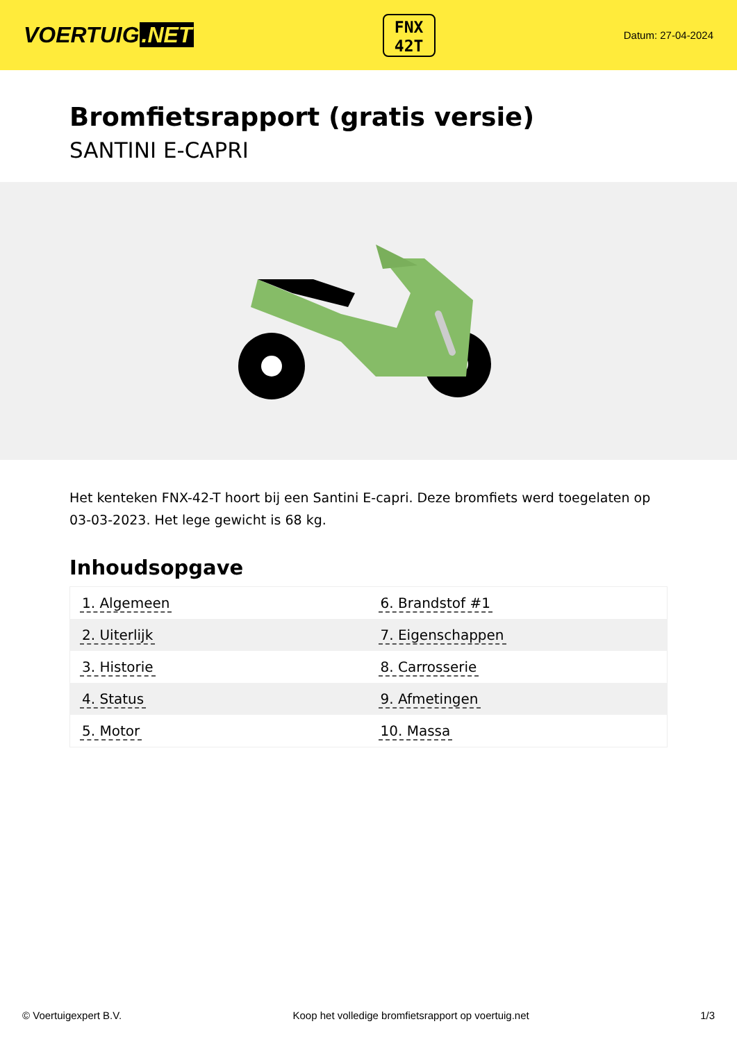VOERTUIG.NET
FNX
42T
Datum: 27-04-2024
Bromfietsrapport (gratis versie)
SANTINI E-CAPRI
Het kenteken FNX-42-T hoort bij een Santini E-capri. Deze bromfiets werd toegelaten op 03-03-2023. Het lege gewicht is 68 kg.
Inhoudsopgave
| 1. Algemeen | 6. Brandstof #1 |
| 2. Uiterlijk | 7. Eigenschappen |
| 3. Historie | 8. Carrosserie |
| 4. Status | 9. Afmetingen |
| 5. Motor | 10. Massa |
© Voertuigexpert B.V. Koop het volledige bromfietsrapport op voertuig.net 1/3